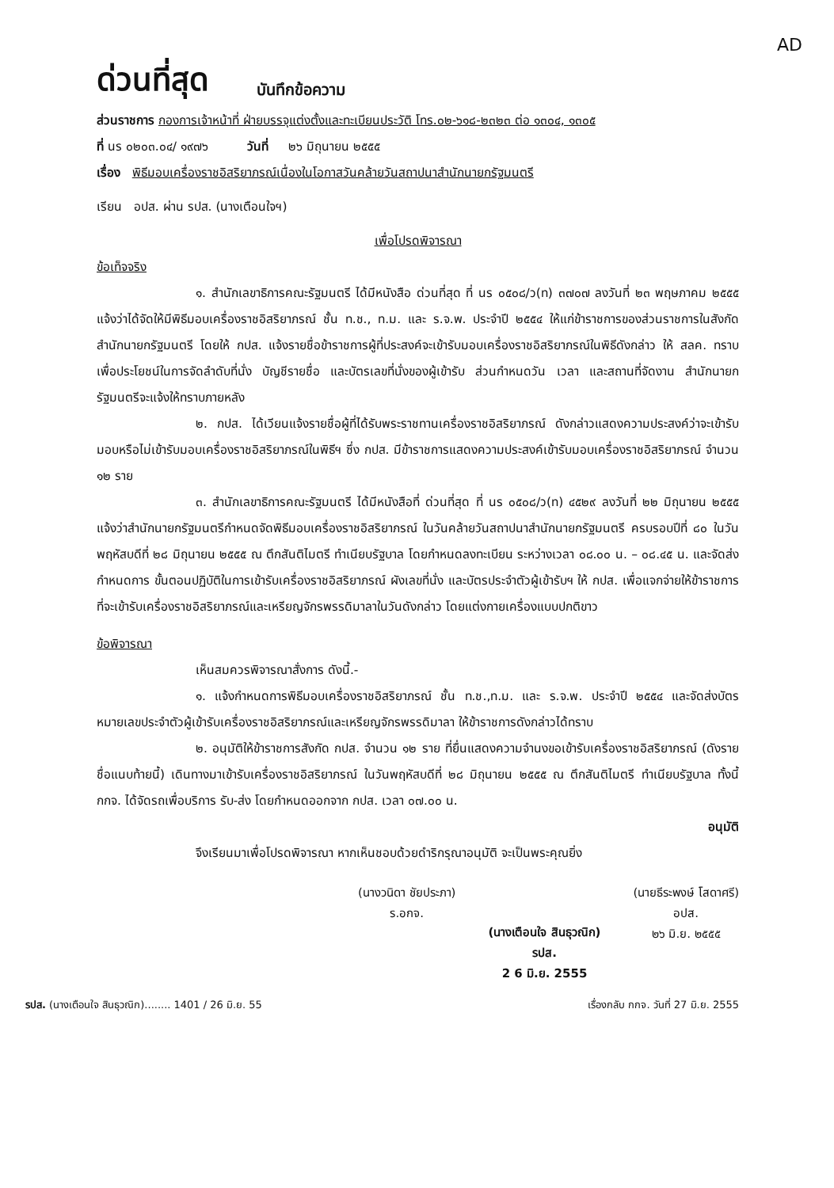AD
ด่วนที่สุด บันทึกข้อความ
ส่วนราชการ กองการเจ้าหน้าที่ ฝ่ายบรรจุแต่งตั้งและทะเบียนประวัติ โทร.๐๒-๖๑๘-๒๓๒๓ ต่อ ๑๓๐๔, ๑๓๐๕
ที่ นร ๐๒๐๓.๐๔/ ๑๙๗๖ วันที่ ๒๖ มิถุนายน ๒๕๕๕
เรื่อง พิธีมอบเครื่องราชอิสริยาภรณ์เนื่องในโอกาสวันคล้ายวันสถาปนาสำนักนายกรัฐมนตรี
เรียน อปส. ผ่าน รปส. (นางเตือนใจฯ)
เพื่อโปรดพิจารณา
ข้อเท็จจริง
๑. สำนักเลขาธิการคณะรัฐมนตรี ได้มีหนังสือ ด่วนที่สุด ที่ นร ๐๕๐๘/ว(ท) ๓๗๐๗ ลงวันที่ ๒๓ พฤษภาคม ๒๕๕๕ แจ้งว่าได้จัดให้มีพิธีมอบเครื่องราชอิสริยาภรณ์ ชั้น ท.ช., ท.ม. และ ร.จ.พ. ประจำปี ๒๕๕๔ ให้แก่ข้าราชการของส่วนราชการในสังกัดสำนักนายกรัฐมนตรี โดยให้ กปส. แจ้งรายชื่อข้าราชการผู้ที่ประสงค์จะเข้ารับมอบเครื่องราชอิสริยาภรณ์ในพิธีดังกล่าว ให้ สลค. ทราบ เพื่อประโยชน์ในการจัดลำดับที่นั่ง บัญชีรายชื่อ และบัตรเลขที่นั่งของผู้เข้ารับ ส่วนกำหนดวัน เวลา และสถานที่จัดงาน สำนักนายกรัฐมนตรีจะแจ้งให้ทราบภายหลัง
๒. กปส. ได้เวียนแจ้งรายชื่อผู้ที่ได้รับพระราชทานเครื่องราชอิสริยาภรณ์ ดังกล่าวแสดงความประสงค์ว่าจะเข้ารับมอบหรือไม่เข้ารับมอบเครื่องราชอิสริยาภรณ์ในพิธีฯ ซึ่ง กปส. มีข้าราชการแสดงความประสงค์เข้ารับมอบเครื่องราชอิสริยาภรณ์ จำนวน ๑๒ ราย
๓. สำนักเลขาธิการคณะรัฐมนตรี ได้มีหนังสือที่ ด่วนที่สุด ที่ นร ๐๕๐๘/ว(ท) ๔๕๒๙ ลงวันที่ ๒๒ มิถุนายน ๒๕๕๕ แจ้งว่าสำนักนายกรัฐมนตรีกำหนดจัดพิธีมอบเครื่องราชอิสริยาภรณ์ ในวันคล้ายวันสถาปนาสำนักนายกรัฐมนตรี ครบรอบปีที่ ๘๐ ในวันพฤหัสบดีที่ ๒๘ มิถุนายน ๒๕๕๕ ณ ตึกสันติไมตรี ทำเนียบรัฐบาล โดยกำหนดลงทะเบียน ระหว่างเวลา ๐๘.๐๐ น. – ๐๘.๔๕ น. และจัดส่งกำหนดการ ขั้นตอนปฏิบัติในการเข้ารับเครื่องราชอิสริยาภรณ์ ผังเลขที่นั่ง และบัตรประจำตัวผู้เข้ารับฯ ให้ กปส. เพื่อแจกจ่ายให้ข้าราชการที่จะเข้ารับเครื่องราชอิสริยาภรณ์และเหรียญจักรพรรดิมาลาในวันดังกล่าว โดยแต่งกายเครื่องแบบปกติขาว
ข้อพิจารณา
เห็นสมควรพิจารณาสั่งการ ดังนี้.-
๑. แจ้งกำหนดการพิธีมอบเครื่องราชอิสริยาภรณ์ ชั้น ท.ช.,ท.ม. และ ร.จ.พ. ประจำปี ๒๕๕๔ และจัดส่งบัตรหมายเลขประจำตัวผู้เข้ารับเครื่องราชอิสริยาภรณ์และเหรียญจักรพรรดิมาลา ให้ข้าราชการดังกล่าวได้ทราบ
๒. อนุมัติให้ข้าราชการสังกัด กปส. จำนวน ๑๒ ราย ที่ยื่นแสดงความจำนงขอเข้ารับเครื่องราชอิสริยาภรณ์ (ดังรายชื่อแนบท้ายนี้) เดินทางมาเข้ารับเครื่องราชอิสริยาภรณ์ ในวันพฤหัสบดีที่ ๒๘ มิถุนายน ๒๕๕๕ ณ ตึกสันติไมตรี ทำเนียบรัฐบาล ทั้งนี้ กกจ. ได้จัดรถเพื่อบริการ รับ-ส่ง โดยกำหนดออกจาก กปส. เวลา ๐๗.๐๐ น.
อนุมัติ
จึงเรียนมาเพื่อโปรดพิจารณา หากเห็นชอบด้วยดำริกรุณาอนุมัติ จะเป็นพระคุณยิ่ง
(นางวนิดา ชัยประภา)
ร.อกจ.
(นางเตือนใจ สินธุวณิก)
รปส.
2 6 มิ.ย. 2555
(นายธีระพงษ์ โสดาศรี)
อปส.
๒๖ มิ.ย. ๒๕๕๕
รปส. (นางเตือนใจ สินธุวณิก)........ 1401 / 26 มิ.ย. 55 เรื่องกลับ กกจ. วันที่ 27 มิ.ย. 2555